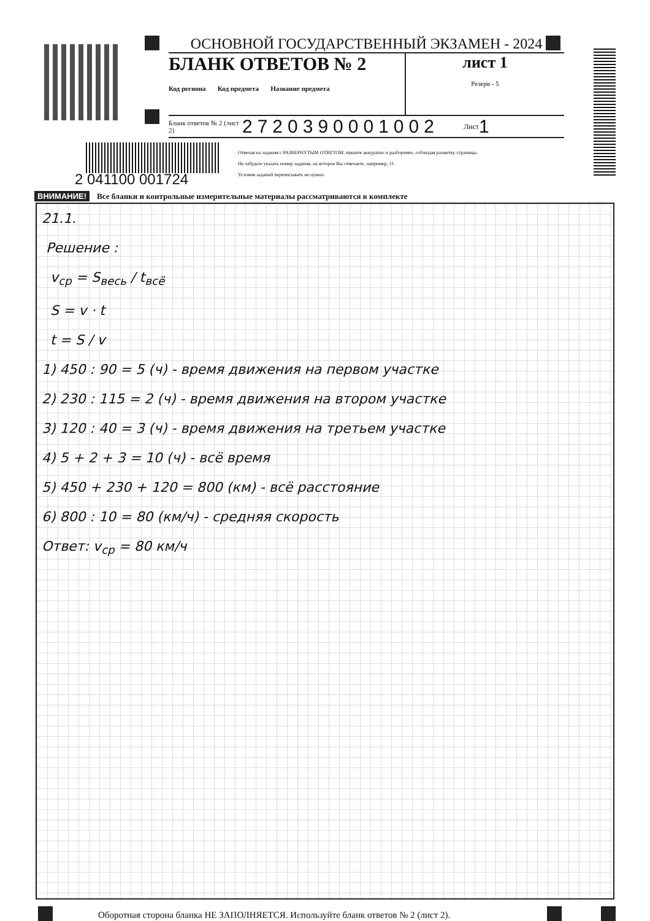ОСНОВНОЙ ГОСУДАРСТВЕННЫЙ ЭКЗАМЕН - 2024
БЛАНК ОТВЕТОВ № 2
Код региона Код предмета Название предмета
лист 1
Резерв - 5
Бланк ответов № 2 (лист 2) 2720390001002 Лист 1
2 041100 001724
Отвечая на задания с РАЗВЕРНУТЫМ ОТВЕТОМ, пишите аккуратно и разборчиво, соблюдая разметку страницы.
Не забудьте указать номер задания, на которое Вы отвечаете, например, 31.
Условия заданий переписывать не нужно.
ВНИМАНИЕ! Все бланки и контрольные измерительные материалы рассматриваются в комплекте
21.1.
Решение :
v<sub>ср</sub> = S<sub>весь</sub> / t<sub>всё</sub>
S = v · t
t = S / v
1) 450 : 90 = 5 (ч) - время движения на первом участке
2) 230 : 115 = 2 (ч) - время движения на втором участке
3) 120 : 40 = 3 (ч) - время движения на третьем участке
4) 5 + 2 + 3 = 10 (ч) - всё время
5) 450 + 230 + 120 = 800 (км) - всё расстояние
6) 800 : 10 = 80 (км/ч) - средняя скорость
Ответ: v<sub>ср</sub> = 80 км/ч
Оборотная сторона бланка НЕ ЗАПОЛНЯЕТСЯ. Используйте бланк ответов № 2 (лист 2).